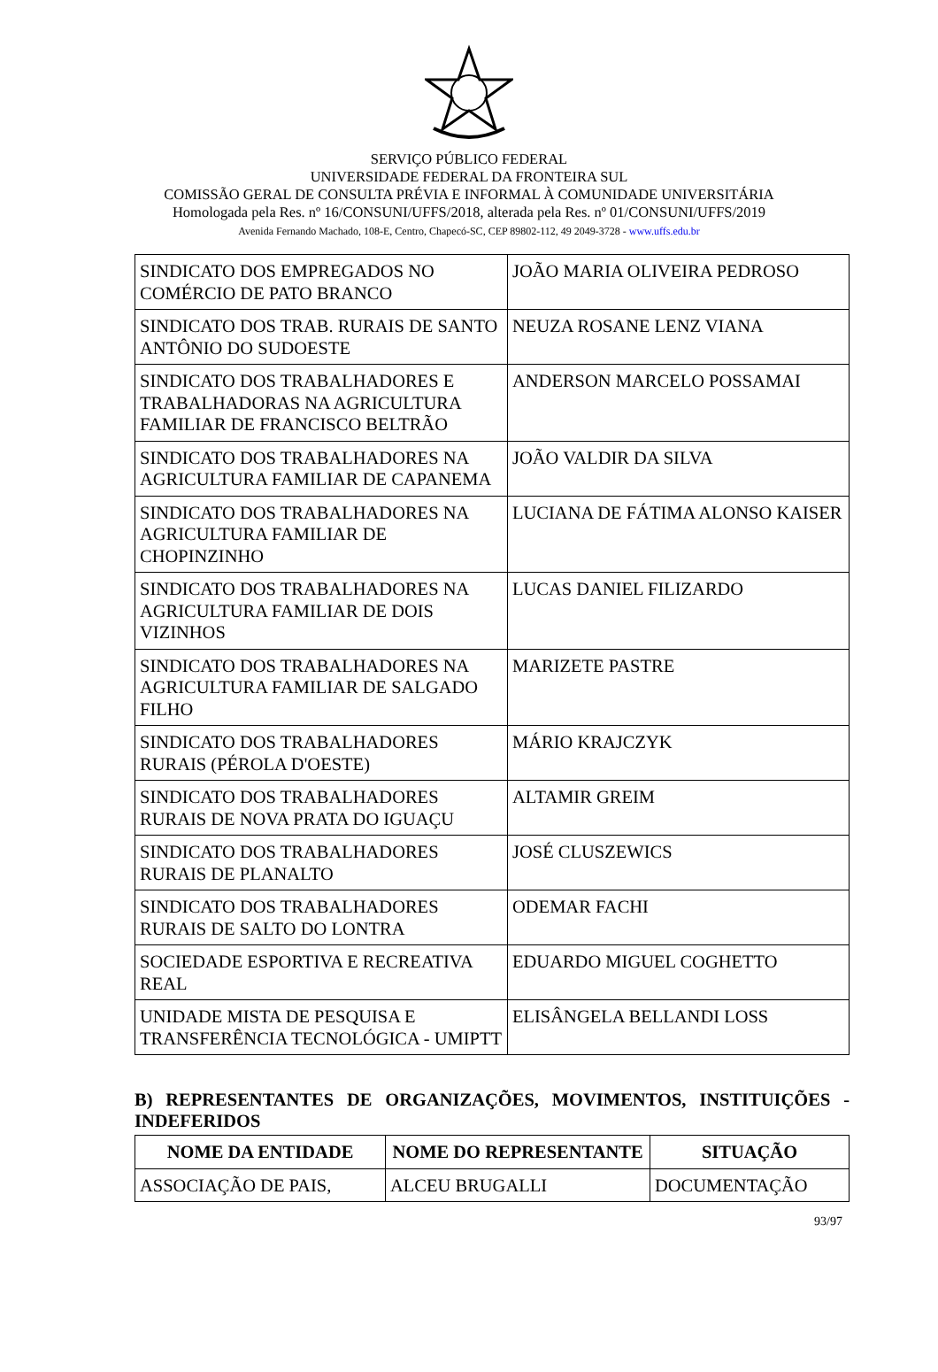SERVIÇO PÚBLICO FEDERAL
UNIVERSIDADE FEDERAL DA FRONTEIRA SUL
COMISSÃO GERAL DE CONSULTA PRÉVIA E INFORMAL À COMUNIDADE UNIVERSITÁRIA
Homologada pela Res. nº 16/CONSUNI/UFFS/2018, alterada pela Res. nº 01/CONSUNI/UFFS/2019
Avenida Fernando Machado, 108-E, Centro, Chapecó-SC, CEP 89802-112, 49 2049-3728 - www.uffs.edu.br
| SINDICATO DOS EMPREGADOS NO COMÉRCIO DE PATO BRANCO | JOÃO MARIA OLIVEIRA PEDROSO |
| SINDICATO DOS TRAB. RURAIS DE SANTO ANTÔNIO DO SUDOESTE | NEUZA ROSANE LENZ VIANA |
| SINDICATO DOS TRABALHADORES E TRABALHADORAS NA AGRICULTURA FAMILIAR DE FRANCISCO BELTRÃO | ANDERSON MARCELO POSSAMAI |
| SINDICATO DOS TRABALHADORES NA AGRICULTURA FAMILIAR DE CAPANEMA | JOÃO VALDIR DA SILVA |
| SINDICATO DOS TRABALHADORES NA AGRICULTURA FAMILIAR DE CHOPINZINHO | LUCIANA DE FÁTIMA ALONSO KAISER |
| SINDICATO DOS TRABALHADORES NA AGRICULTURA FAMILIAR DE DOIS VIZINHOS | LUCAS DANIEL FILIZARDO |
| SINDICATO DOS TRABALHADORES NA AGRICULTURA FAMILIAR DE SALGADO FILHO | MARIZETE PASTRE |
| SINDICATO DOS TRABALHADORES RURAIS (PÉROLA D'OESTE) | MÁRIO KRAJCZYK |
| SINDICATO DOS TRABALHADORES RURAIS DE NOVA PRATA DO IGUAÇU | ALTAMIR GREIM |
| SINDICATO DOS TRABALHADORES RURAIS DE PLANALTO | JOSÉ CLUSZEWICS |
| SINDICATO DOS TRABALHADORES RURAIS DE SALTO DO LONTRA | ODEMAR FACHI |
| SOCIEDADE ESPORTIVA E RECREATIVA REAL | EDUARDO MIGUEL COGHETTO |
| UNIDADE MISTA DE PESQUISA E TRANSFERÊNCIA TECNOLÓGICA - UMIPTT | ELISÂNGELA BELLANDI LOSS |
B) REPRESENTANTES DE ORGANIZAÇÕES, MOVIMENTOS, INSTITUIÇÕES - INDEFERIDOS
| NOME DA ENTIDADE | NOME DO REPRESENTANTE | SITUAÇÃO |
| --- | --- | --- |
| ASSOCIAÇÃO DE PAIS, | ALCEU BRUGALLI | DOCUMENTAÇÃO |
93/97